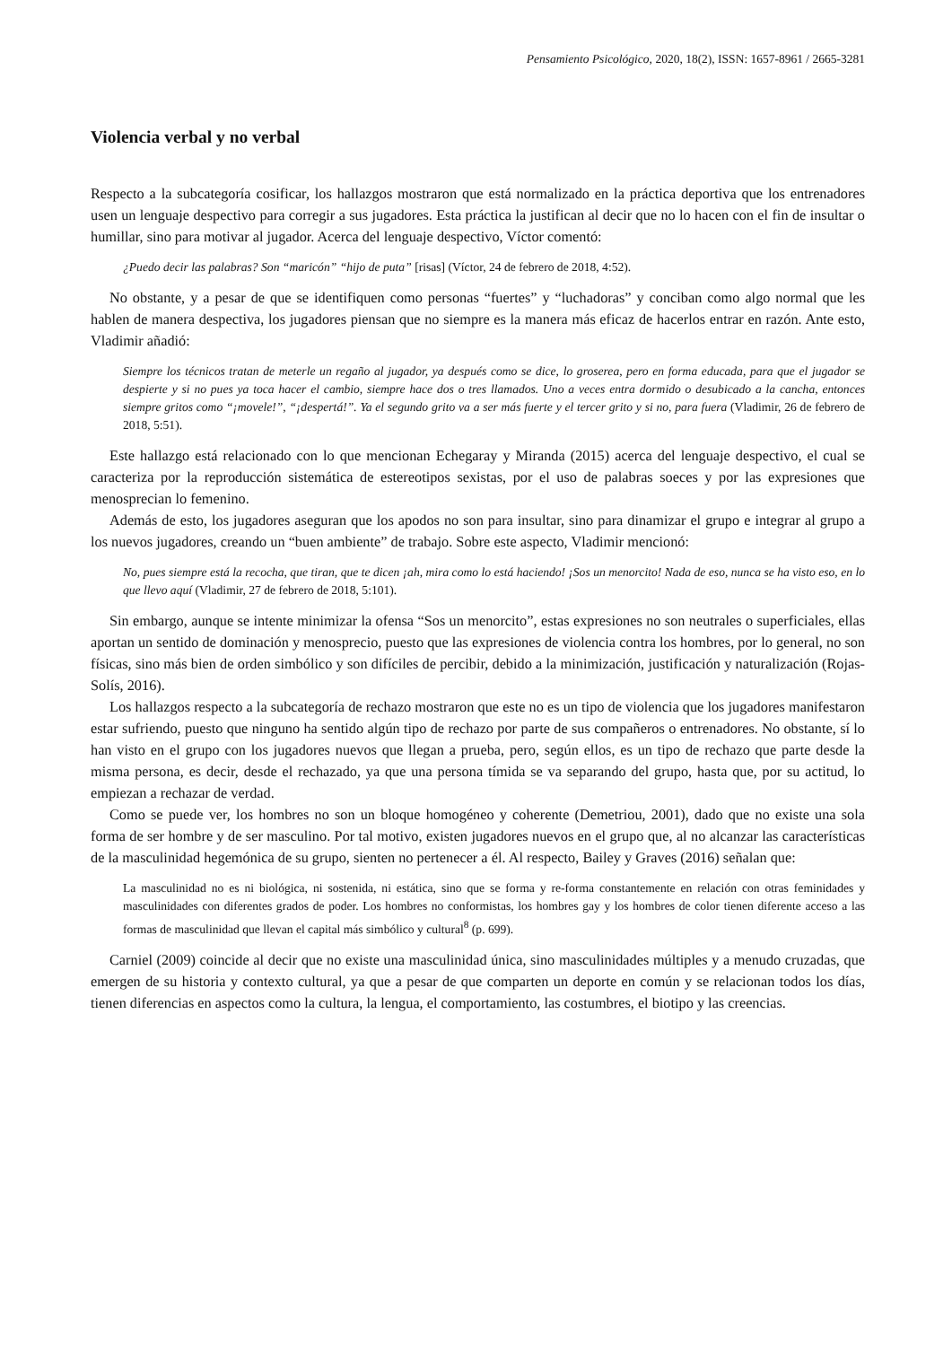Pensamiento Psicológico, 2020, 18(2), ISSN: 1657-8961 / 2665-3281
Violencia verbal y no verbal
Respecto a la subcategoría cosificar, los hallazgos mostraron que está normalizado en la práctica deportiva que los entrenadores usen un lenguaje despectivo para corregir a sus jugadores. Esta práctica la justifican al decir que no lo hacen con el fin de insultar o humillar, sino para motivar al jugador. Acerca del lenguaje despectivo, Víctor comentó:
¿Puedo decir las palabras? Son “maricón” “hijo de puta” [risas] (Víctor, 24 de febrero de 2018, 4:52).
No obstante, y a pesar de que se identifiquen como personas “fuertes” y “luchadoras” y conciban como algo normal que les hablen de manera despectiva, los jugadores piensan que no siempre es la manera más eficaz de hacerlos entrar en razón. Ante esto, Vladimir añadió:
Siempre los técnicos tratan de meterle un regaño al jugador, ya después como se dice, lo groserea, pero en forma educada, para que el jugador se despierte y si no pues ya toca hacer el cambio, siempre hace dos o tres llamados. Uno a veces entra dormido o desubicado a la cancha, entonces siempre gritos como “¡movele!”, “¡despertá!”. Ya el segundo grito va a ser más fuerte y el tercer grito y si no, para fuera (Vladimir, 26 de febrero de 2018, 5:51).
Este hallazgo está relacionado con lo que mencionan Echegaray y Miranda (2015) acerca del lenguaje despectivo, el cual se caracteriza por la reproducción sistemática de estereotipos sexistas, por el uso de palabras soeces y por las expresiones que menosprecian lo femenino.
Además de esto, los jugadores aseguran que los apodos no son para insultar, sino para dinamizar el grupo e integrar al grupo a los nuevos jugadores, creando un “buen ambiente” de trabajo. Sobre este aspecto, Vladimir mencionó:
No, pues siempre está la recocha, que tiran, que te dicen ¡ah, mira como lo está haciendo! ¡Sos un menorcito! Nada de eso, nunca se ha visto eso, en lo que llevo aquí (Vladimir, 27 de febrero de 2018, 5:101).
Sin embargo, aunque se intente minimizar la ofensa “Sos un menorcito”, estas expresiones no son neutrales o superficiales, ellas aportan un sentido de dominación y menosprecio, puesto que las expresiones de violencia contra los hombres, por lo general, no son físicas, sino más bien de orden simbólico y son difíciles de percibir, debido a la minimización, justificación y naturalización (Rojas-Solís, 2016).
Los hallazgos respecto a la subcategoría de rechazo mostraron que este no es un tipo de violencia que los jugadores manifestaron estar sufriendo, puesto que ninguno ha sentido algún tipo de rechazo por parte de sus compañeros o entrenadores. No obstante, sí lo han visto en el grupo con los jugadores nuevos que llegan a prueba, pero, según ellos, es un tipo de rechazo que parte desde la misma persona, es decir, desde el rechazado, ya que una persona tímida se va separando del grupo, hasta que, por su actitud, lo empiezan a rechazar de verdad.
Como se puede ver, los hombres no son un bloque homogéneo y coherente (Demetriou, 2001), dado que no existe una sola forma de ser hombre y de ser masculino. Por tal motivo, existen jugadores nuevos en el grupo que, al no alcanzar las características de la masculinidad hegemónica de su grupo, sienten no pertenecer a él. Al respecto, Bailey y Graves (2016) señalan que:
La masculinidad no es ni biológica, ni sostenida, ni estática, sino que se forma y re-forma constantemente en relación con otras feminidades y masculinidades con diferentes grados de poder. Los hombres no conformistas, los hombres gay y los hombres de color tienen diferente acceso a las formas de masculinidad que llevan el capital más simbólico y cultural<sup>8</sup> (p. 699).
Carniel (2009) coincide al decir que no existe una masculinidad única, sino masculinidades múltiples y a menudo cruzadas, que emergen de su historia y contexto cultural, ya que a pesar de que comparten un deporte en común y se relacionan todos los días, tienen diferencias en aspectos como la cultura, la lengua, el comportamiento, las costumbres, el biotipo y las creencias.